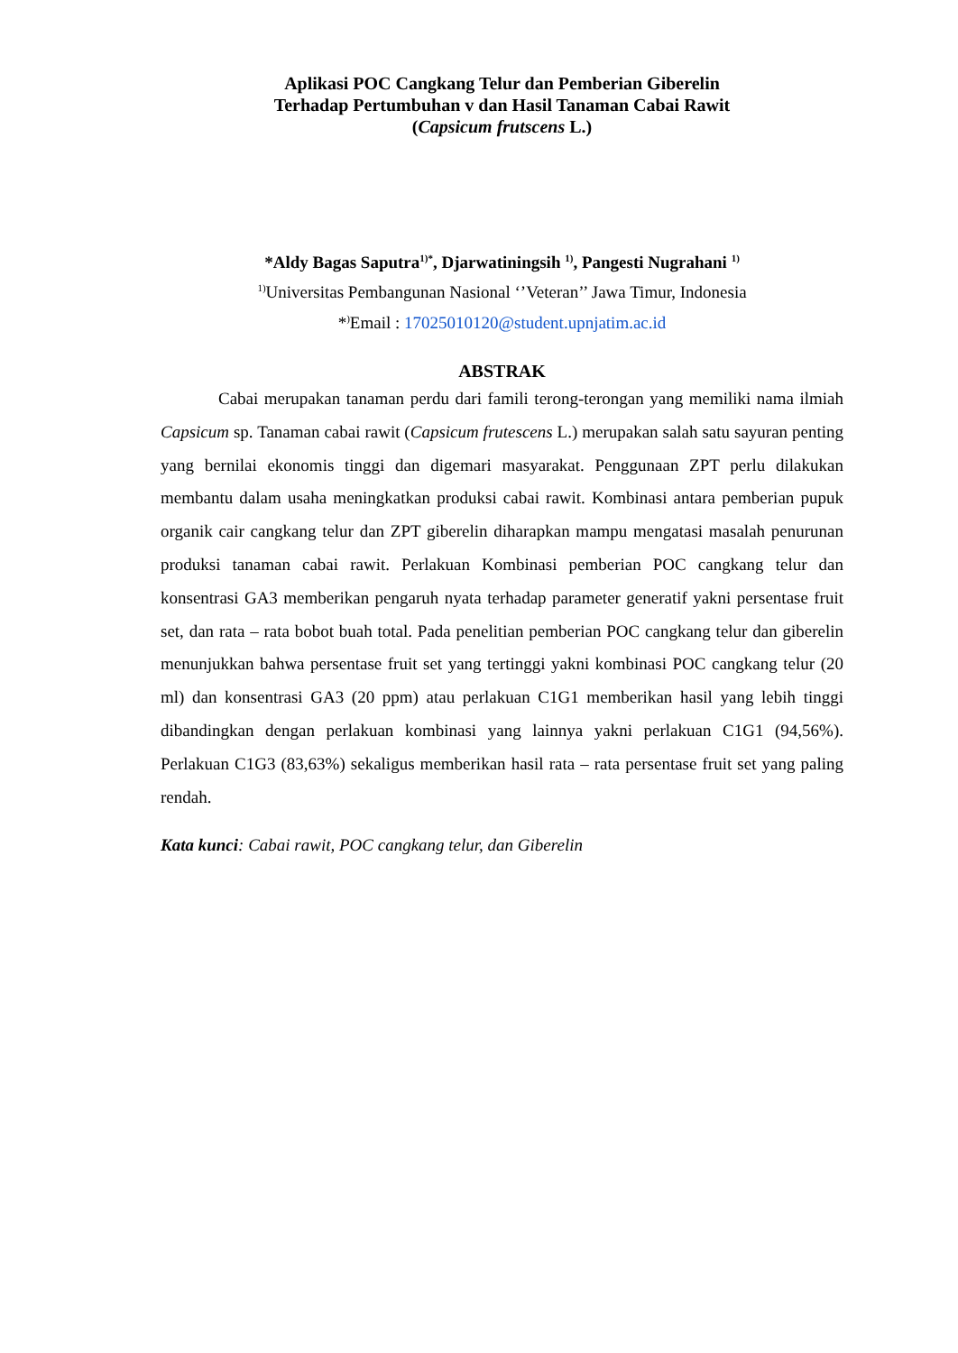Aplikasi POC Cangkang Telur dan Pemberian Giberelin
Terhadap Pertumbuhan v dan Hasil Tanaman Cabai Rawit
(Capsicum frutscens L.)
*Aldy Bagas Saputra<sup>1)*</sup>, Djarwatiningsih <sup>1)</sup>, Pangesti Nugrahani <sup>1)</sup>
<sup>1)</sup> Universitas Pembangunan Nasional ‘’Veteran’’ Jawa Timur, Indonesia
*<sup>)</sup>Email : 17025010120@student.upnjatim.ac.id
ABSTRAK
Cabai merupakan tanaman perdu dari famili terong-terongan yang memiliki nama ilmiah Capsicum sp. Tanaman cabai rawit (Capsicum frutescens L.) merupakan salah satu sayuran penting yang bernilai ekonomis tinggi dan digemari masyarakat. Penggunaan ZPT perlu dilakukan membantu dalam usaha meningkatkan produksi cabai rawit. Kombinasi antara pemberian pupuk organik cair cangkang telur dan ZPT giberelin diharapkan mampu mengatasi masalah penurunan produksi tanaman cabai rawit. Perlakuan Kombinasi pemberian POC cangkang telur dan konsentrasi GA3 memberikan pengaruh nyata terhadap parameter generatif yakni persentase fruit set, dan rata – rata bobot buah total. Pada penelitian pemberian POC cangkang telur dan giberelin menunjukkan bahwa persentase fruit set yang tertinggi yakni kombinasi POC cangkang telur (20 ml) dan konsentrasi GA3 (20 ppm) atau perlakuan C1G1 memberikan hasil yang lebih tinggi dibandingkan dengan perlakuan kombinasi yang lainnya yakni perlakuan C1G1 (94,56%). Perlakuan C1G3 (83,63%) sekaligus memberikan hasil rata – rata persentase fruit set yang paling rendah.
Kata kunci: Cabai rawit, POC cangkang telur, dan Giberelin